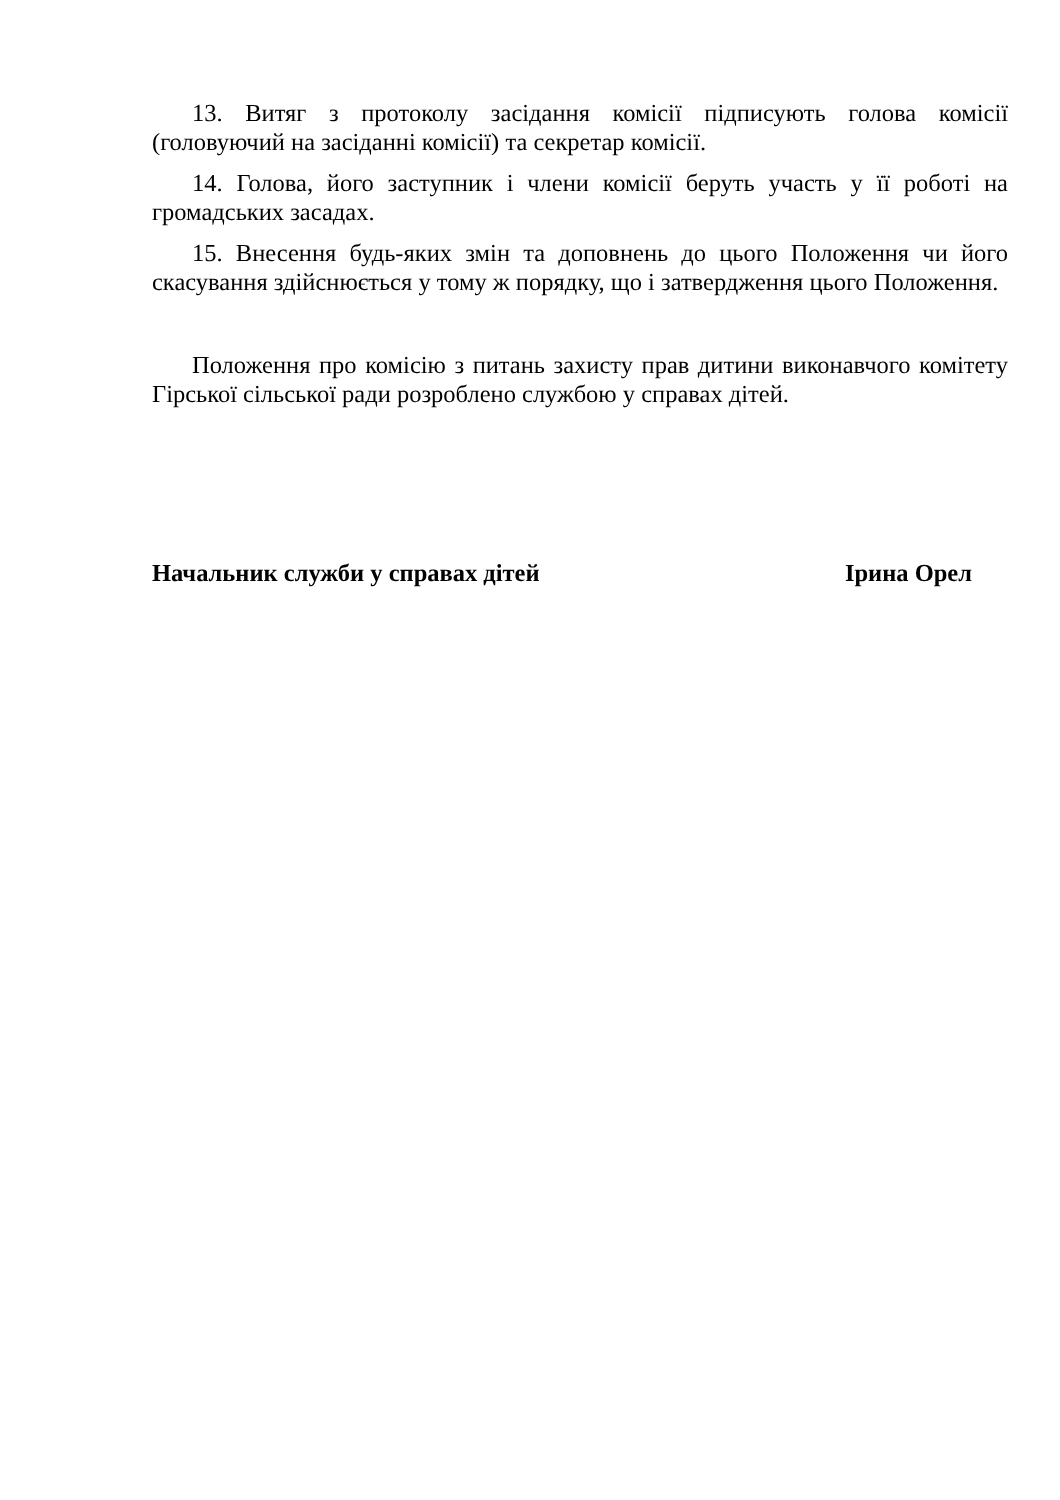13. Витяг з протоколу засідання комісії підписують голова комісії (головуючий на засіданні комісії) та секретар комісії.
14. Голова, його заступник і члени комісії беруть участь у її роботі на громадських засадах.
15. Внесення будь-яких змін та доповнень до цього Положення чи його скасування здійснюється у тому ж порядку, що і затвердження цього Положення.
Положення про комісію з питань захисту прав дитини виконавчого комітету Гірської сільської ради розроблено службою у справах дітей.
Начальник служби у справах дітей Ірина Орел